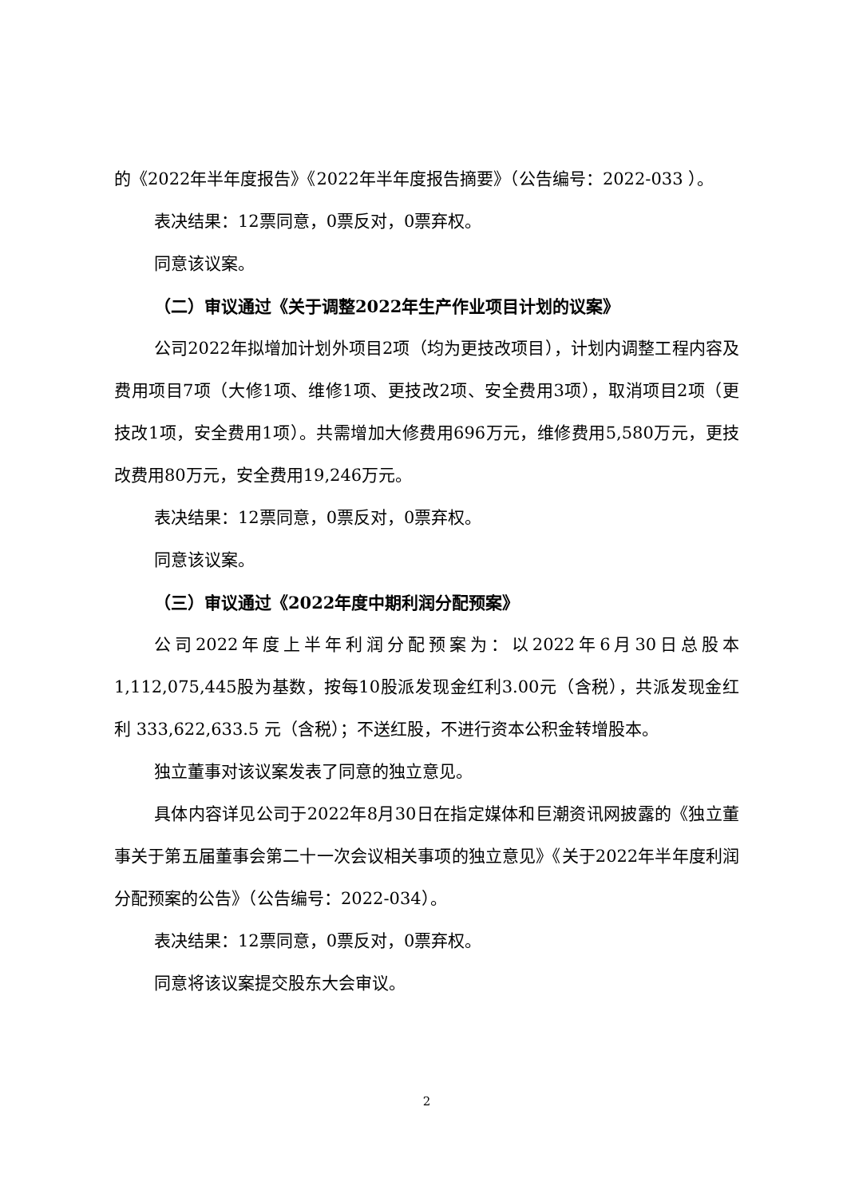的《2022年半年度报告》《2022年半年度报告摘要》（公告编号：2022-033 ）。
表决结果：12票同意，0票反对，0票弃权。
同意该议案。
（二）审议通过《关于调整2022年生产作业项目计划的议案》
公司2022年拟增加计划外项目2项（均为更技改项目），计划内调整工程内容及费用项目7项（大修1项、维修1项、更技改2项、安全费用3项），取消项目2项（更技改1项，安全费用1项）。共需增加大修费用696万元，维修费用5,580万元，更技改费用80万元，安全费用19,246万元。
表决结果：12票同意，0票反对，0票弃权。
同意该议案。
（三）审议通过《2022年度中期利润分配预案》
公司2022年度上半年利润分配预案为：以2022年6月30日总股本1,112,075,445股为基数，按每10股派发现金红利3.00元（含税），共派发现金红利 333,622,633.5 元（含税）；不送红股，不进行资本公积金转增股本。
独立董事对该议案发表了同意的独立意见。
具体内容详见公司于2022年8月30日在指定媒体和巨潮资讯网披露的《独立董事关于第五届董事会第二十一次会议相关事项的独立意见》《关于2022年半年度利润分配预案的公告》（公告编号：2022-034）。
表决结果：12票同意，0票反对，0票弃权。
同意将该议案提交股东大会审议。
2